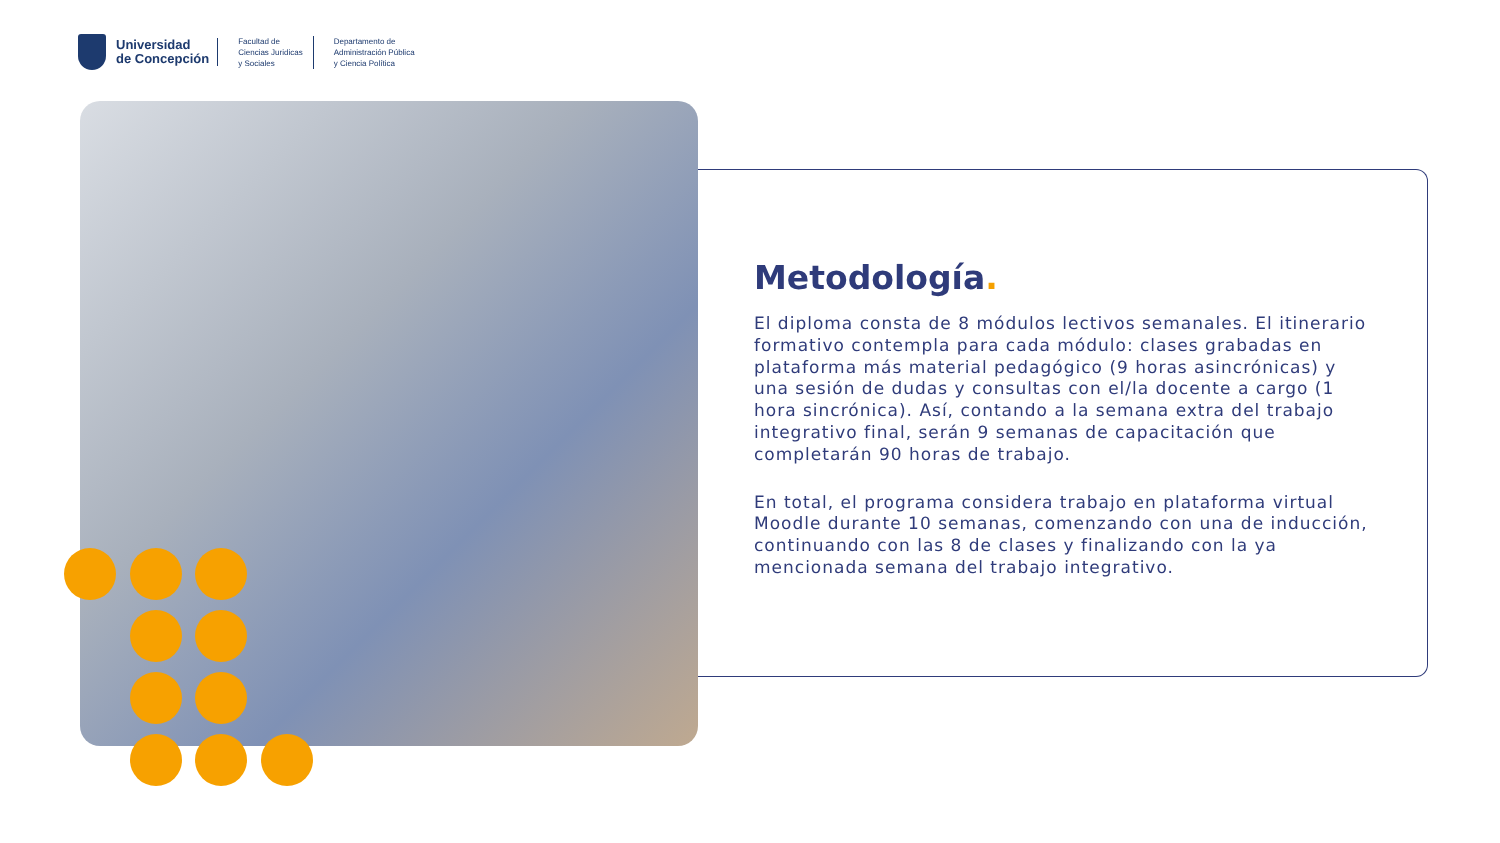Universidad
de Concepción
Facultad de
Ciencias Juridicas
y Sociales
Departamento de
Administración Pública
y Ciencia Política
Metodología.
El diploma consta de 8 módulos lectivos semanales. El itinerario formativo contempla para cada módulo: clases grabadas en plataforma más material pedagógico (9 horas asincrónicas) y una sesión de dudas y consultas con el/la docente a cargo (1 hora sincrónica). Así, contando a la semana extra del trabajo integrativo final, serán 9 semanas de capacitación que completarán 90 horas de trabajo.
En total, el programa considera trabajo en plataforma virtual Moodle durante 10 semanas, comenzando con una de inducción, continuando con las 8 de clases y finalizando con la ya mencionada semana del trabajo integrativo.